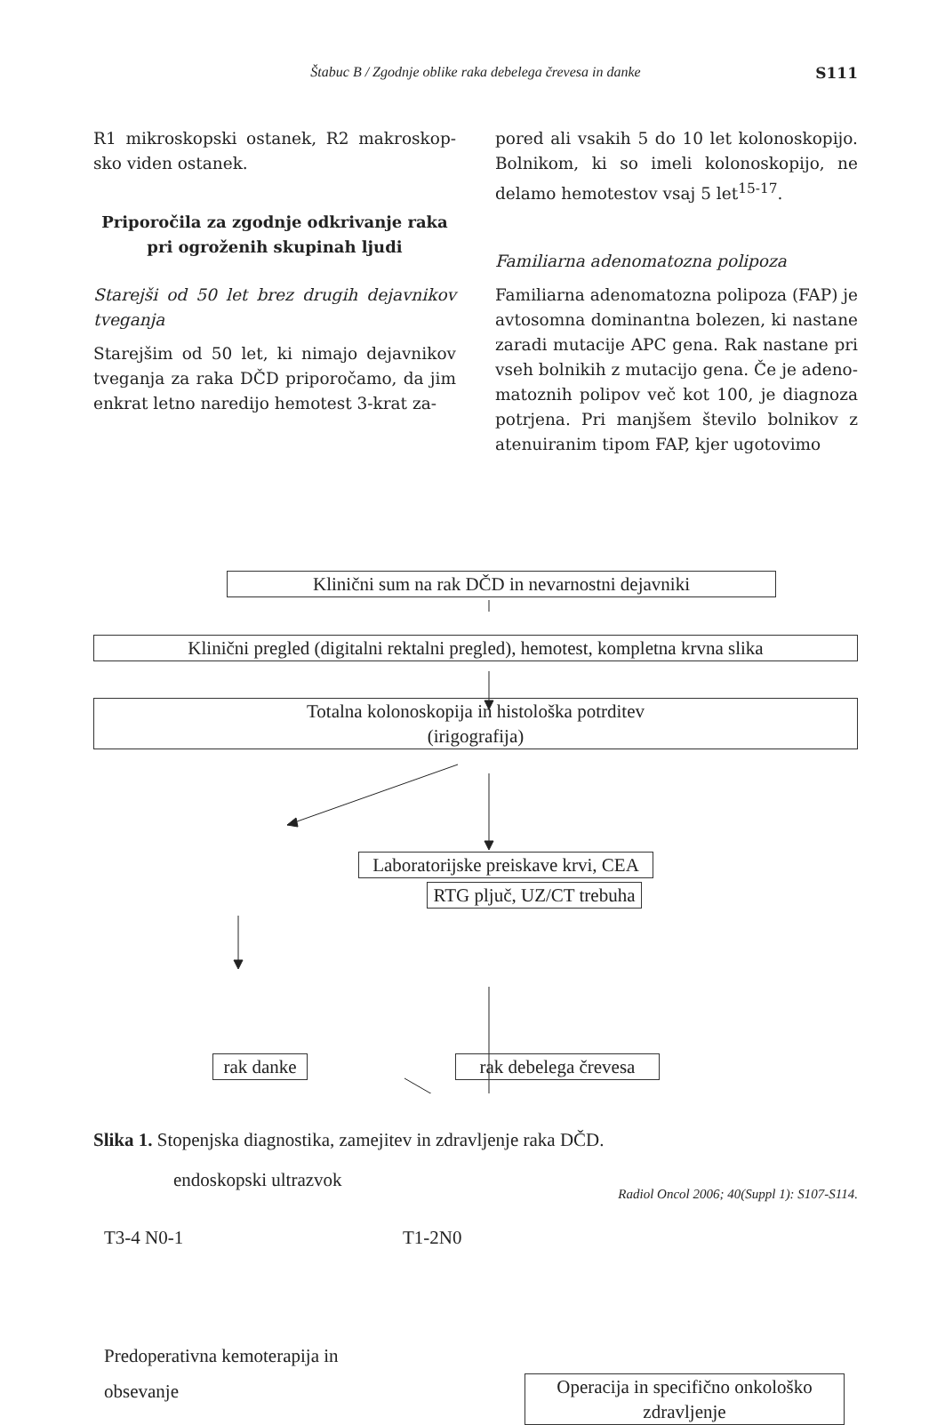Štabuc B / Zgodnje oblike raka debelega črevesa in danke S111
R1 mikroskopski ostanek, R2 makroskop­sko viden ostanek.
Priporočila za zgodnje odkrivanje raka pri ogroženih skupinah ljudi
Starejši od 50 let brez drugih dejavnikov tveganja
Starejšim od 50 let, ki nimajo dejavnikov tveganja za raka DČD priporočamo, da jim enkrat letno naredijo hemotest 3-krat za-
pored ali vsakih 5 do 10 let kolonoskopijo. Bolnikom, ki so imeli kolonoskopijo, ne delamo hemotestov vsaj 5 let<sup>15-17</sup>.
Familiarna adenomatozna polipoza
Familiarna adenomatozna polipoza (FAP) je avtosomna dominantna bolezen, ki nastane zaradi mutacije APC gena. Rak nastane pri vseh bolnikih z mutacijo gena. Če je adeno­matoznih polipov več kot 100, je diagnoza potrjena. Pri manjšem število bolnikov z atenuiranim tipom FAP, kjer ugotovimo
Klinični sum na rak DČD in nevarnostni dejavniki
Klinični pregled (digitalni rektalni pregled), hemotest, kompletna krvna slika
Totalna kolonoskopija in histološka potrditev
(irigografija)
Laboratorijske preiskave krvi, CEA
RTG pljuč, UZ/CT trebuha
rak danke
rak debelega črevesa
endoskopski ultrazvok
T3-4 N0-1 T1-2N0
Predoperativna kemoterapija in
obsevanje
Operacija in specifično onkološko zdravljenje
Slika 1. Stopenjska diagnostika, zamejitev in zdravljenje raka DČD.
Radiol Oncol 2006; 40(Suppl 1): S107-S114.